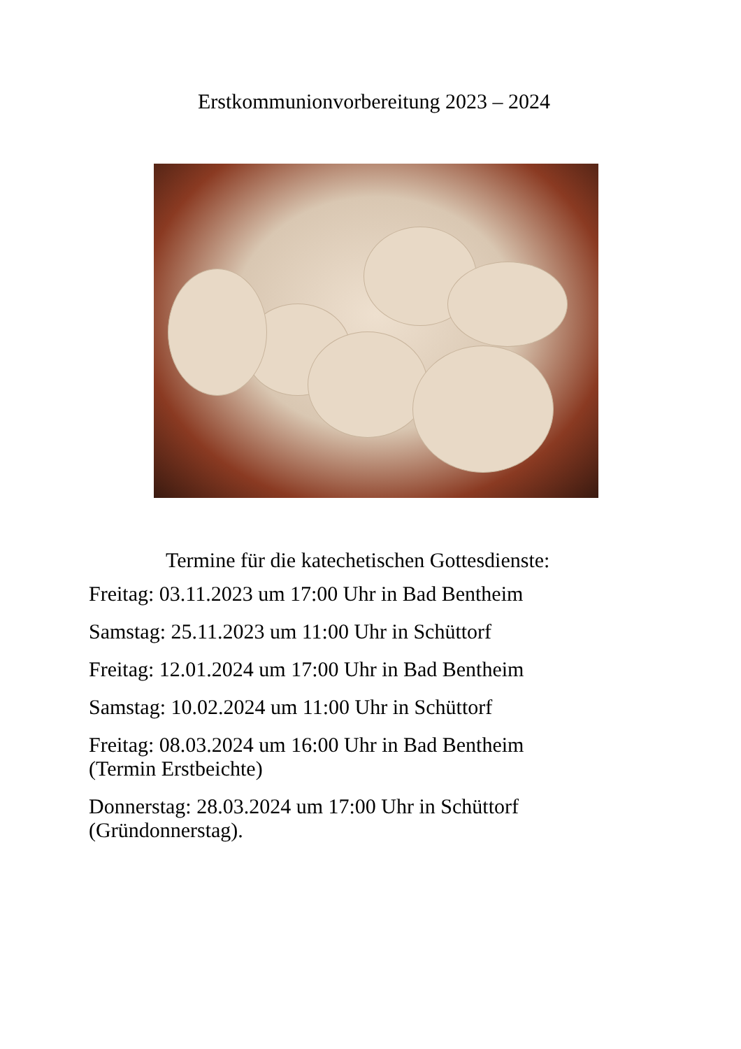Erstkommunionvorbereitung 2023 – 2024
Termine für die katechetischen Gottesdienste:
Freitag: 03.11.2023 um 17:00 Uhr in Bad Bentheim
Samstag: 25.11.2023 um 11:00 Uhr in Schüttorf
Freitag: 12.01.2024 um 17:00 Uhr in Bad Bentheim
Samstag: 10.02.2024 um 11:00 Uhr in Schüttorf
Freitag: 08.03.2024 um 16:00 Uhr in Bad Bentheim
(Termin Erstbeichte)
Donnerstag: 28.03.2024 um 17:00 Uhr in Schüttorf
(Gründonnerstag).